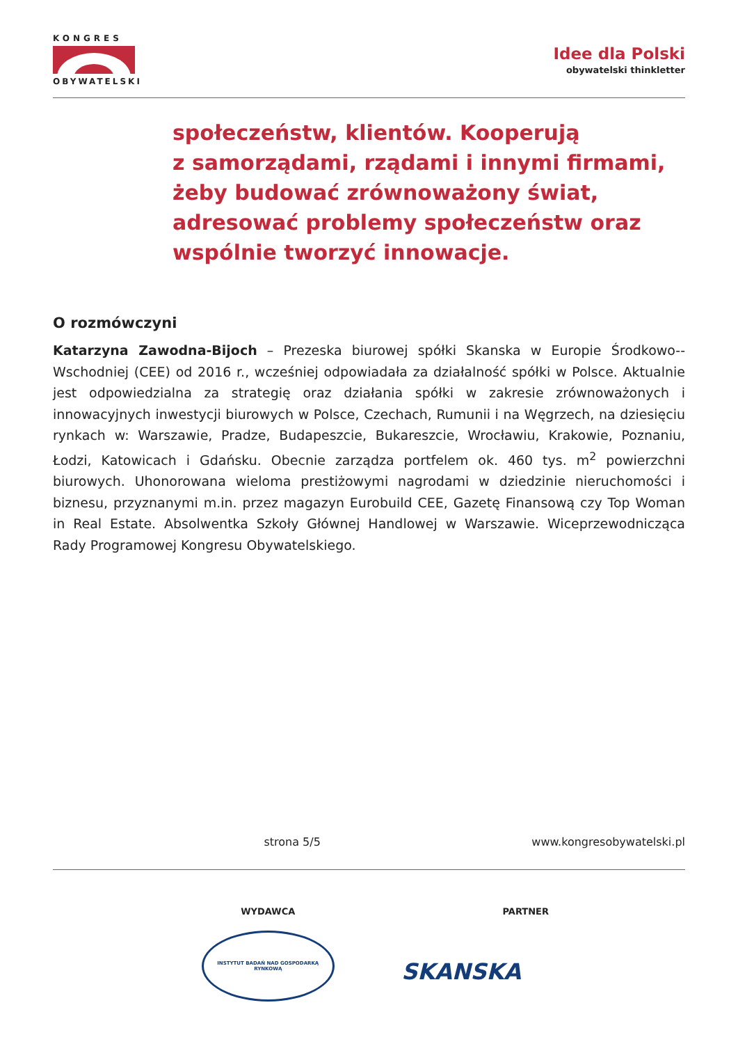KONGRES
OBYWATELSKI
Idee dla Polski
obywatelski thinkletter
społeczeństw, klientów. Kooperują
z samorządami, rządami i innymi firmami,
żeby budować zrównoważony świat,
adresować problemy społeczeństw oraz
wspólnie tworzyć innowacje.
O rozmówczyni
Katarzyna Zawodna-Bijoch – Prezeska biurowej spółki Skanska w Europie Środkowo--Wschodniej (CEE) od 2016 r., wcześniej odpowiadała za działalność spółki w Polsce. Aktualnie jest odpowiedzialna za strategię oraz działania spółki w zakresie zrównoważonych i innowacyjnych inwestycji biurowych w Polsce, Czechach, Rumunii i na Węgrzech, na dziesięciu rynkach w: Warszawie, Pradze, Budapeszcie, Bukareszcie, Wrocławiu, Krakowie, Poznaniu, Łodzi, Katowicach i Gdańsku. Obecnie zarządza portfelem ok. 460 tys. m<sup>2</sup> powierzchni biurowych. Uhonorowana wieloma prestiżowymi nagrodami w dziedzinie nieruchomości i biznesu, przyznanymi m.in. przez magazyn Eurobuild CEE, Gazetę Finansową czy Top Woman in Real Estate. Absolwentka Szkoły Głównej Handlowej w Warszawie. Wiceprzewodnicząca Rady Programowej Kongresu Obywatelskiego.
strona 5/5 www.kongresobywatelski.pl
WYDAWCA
INSTYTUT BADAŃ NAD GOSPODARKĄ RYNKOWĄ
PARTNER
SKANSKA